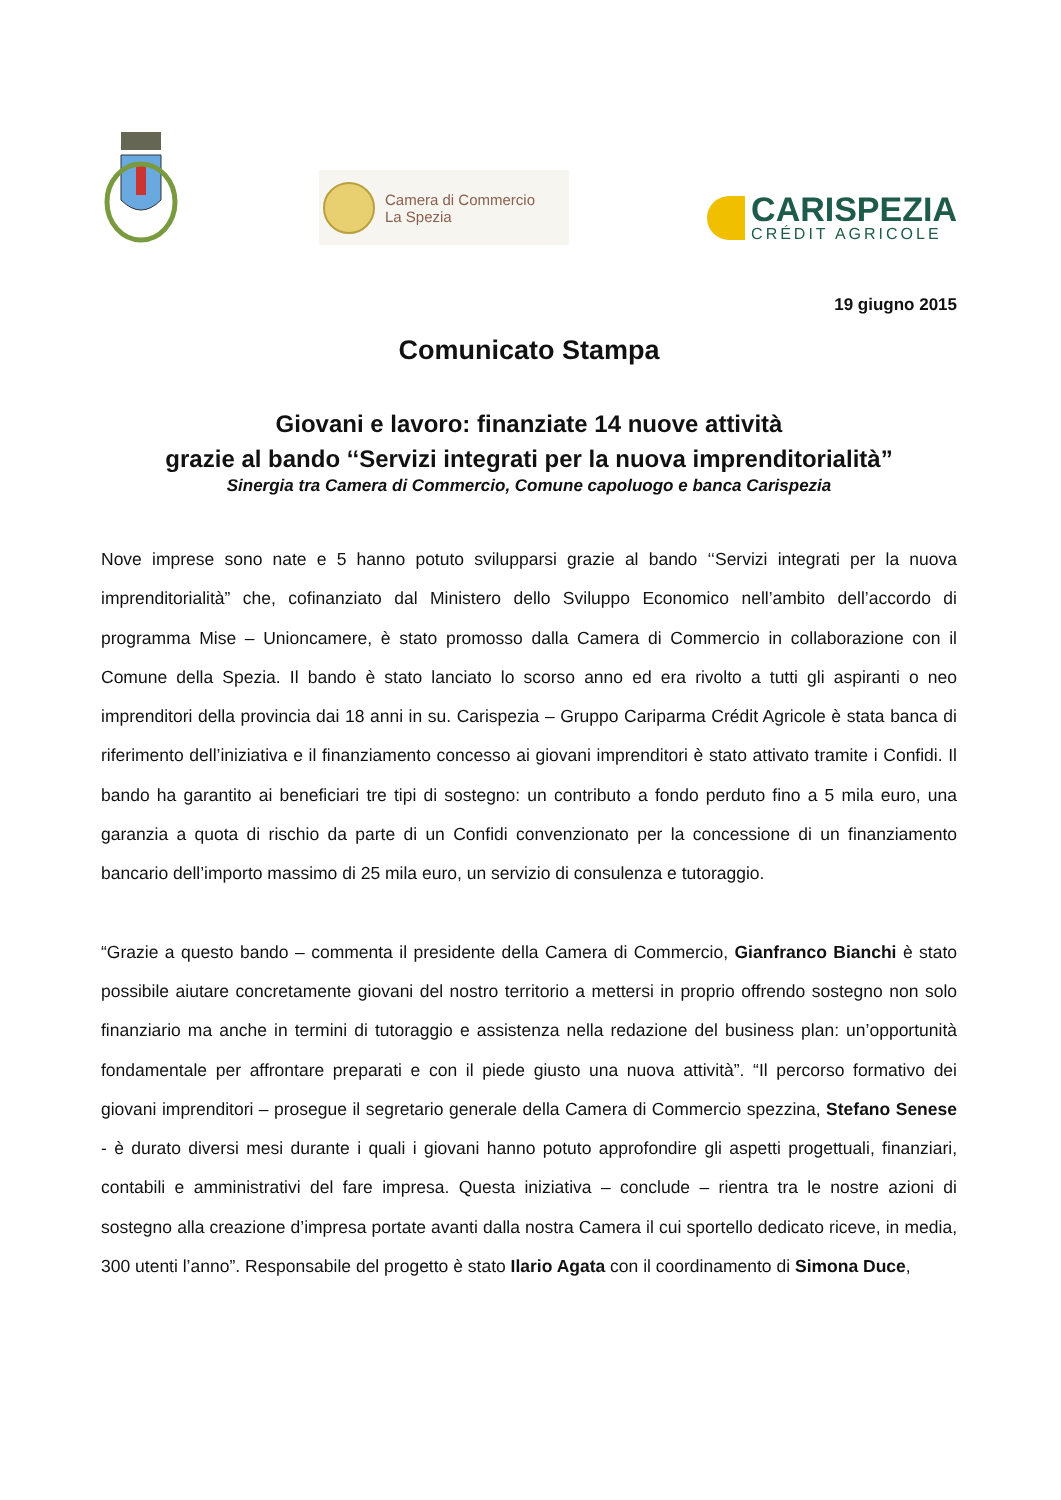Camera di Commercio
La Spezia
CARISPEZIA
CRÉDIT AGRICOLE
19 giugno 2015
Comunicato Stampa
Giovani e lavoro: finanziate 14 nuove attività
grazie al bando ‘‘Servizi integrati per la nuova imprenditorialità”
Sinergia tra Camera di Commercio, Comune capoluogo e banca Carispezia
Nove imprese sono nate e 5 hanno potuto svilupparsi grazie al bando ‘‘Servizi integrati per la nuova imprenditorialità” che, cofinanziato dal Ministero dello Sviluppo Economico nell’ambito dell’accordo di programma Mise – Unioncamere, è stato promosso dalla Camera di Commercio in collaborazione con il Comune della Spezia. Il bando è stato lanciato lo scorso anno ed era rivolto a tutti gli aspiranti o neo imprenditori della provincia dai 18 anni in su. Carispezia – Gruppo Cariparma Crédit Agricole è stata banca di riferimento dell’iniziativa e il finanziamento concesso ai giovani imprenditori è stato attivato tramite i Confidi. Il bando ha garantito ai beneficiari tre tipi di sostegno: un contributo a fondo perduto fino a 5 mila euro, una garanzia a quota di rischio da parte di un Confidi convenzionato per la concessione di un finanziamento bancario dell’importo massimo di 25 mila euro, un servizio di consulenza e tutoraggio.
“Grazie a questo bando – commenta il presidente della Camera di Commercio, Gianfranco Bianchi è stato possibile aiutare concretamente giovani del nostro territorio a mettersi in proprio offrendo sostegno non solo finanziario ma anche in termini di tutoraggio e assistenza nella redazione del business plan: un’opportunità fondamentale per affrontare preparati e con il piede giusto una nuova attività”. “Il percorso formativo dei giovani imprenditori – prosegue il segretario generale della Camera di Commercio spezzina, Stefano Senese - è durato diversi mesi durante i quali i giovani hanno potuto approfondire gli aspetti progettuali, finanziari, contabili e amministrativi del fare impresa. Questa iniziativa – conclude – rientra tra le nostre azioni di sostegno alla creazione d’impresa portate avanti dalla nostra Camera il cui sportello dedicato riceve, in media, 300 utenti l’anno”. Responsabile del progetto è stato Ilario Agata con il coordinamento di Simona Duce,